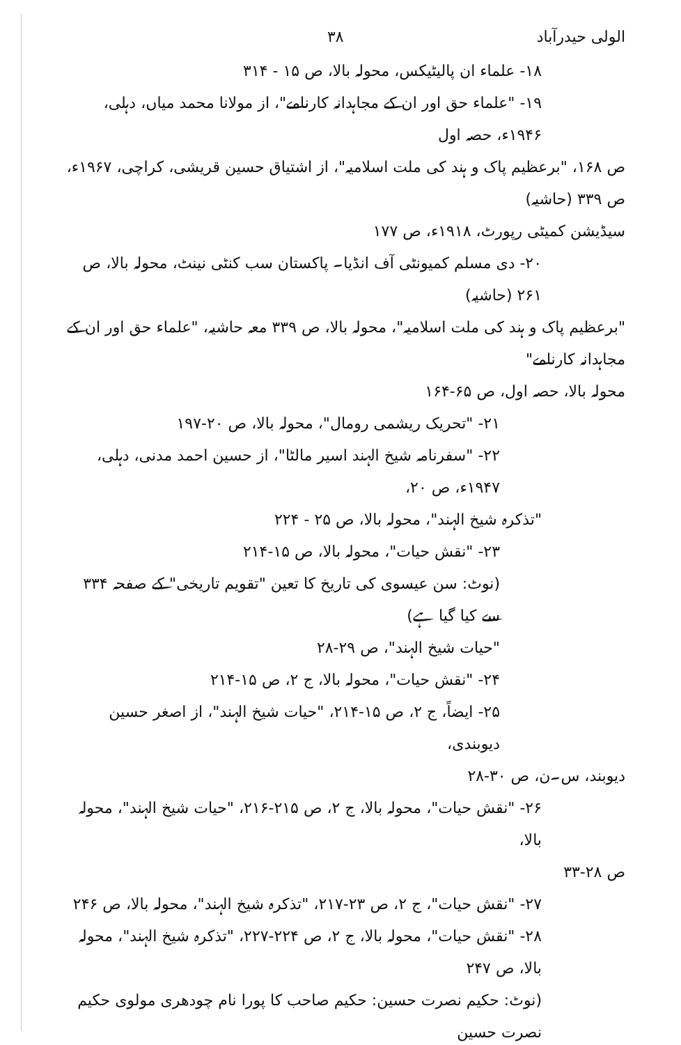الولی حیدرآباد ۳۸
۱۸- علماء ان پالیٹیکس، محولہ بالا، ص ۱۵ - ۳۱۴
۱۹- "علماء حق اور ان کے مجاہدانہ کارنامے"، از مولانا محمد میاں، دہلی، ۱۹۴۶ء، حصہ اول
ص ۱۶۸، "برعظیم پاک و ہند کی ملت اسلامیہ"، از اشتیاق حسین قریشی، کراچی، ۱۹۶۷ء، ص ۳۳۹ (حاشیہ)
سیڈیشن کمیٹی رپورٹ، ۱۹۱۸ء، ص ۱۷۷
۲۰- دی مسلم کمیونٹی آف انڈیا۔ پاکستان سب کنٹی نینٹ، محولہ بالا، ص ۲۶۱ (حاشیہ)
"برعظیم پاک و ہند کی ملت اسلامیہ"، محولہ بالا، ص ۳۳۹ معہ حاشیہ، "علماء حق اور ان کے مجاہدانہ کارنامے"
محولہ بالا، حصہ اول، ص ۶۵-۱۶۴
۲۱- "تحریک ریشمی رومال"، محولہ بالا، ص ۲۰-۱۹۷
۲۲- "سفرنامہ شیخ الہند اسیر مالٹا"، از حسین احمد مدنی، دہلی، ۱۹۴۷ء، ص ۲۰،
"تذکرہ شیخ الہند"، محولہ بالا، ص ۲۵ - ۲۲۴
۲۳- "نقش حیات"، محولہ بالا، ص ۱۵-۲۱۴
(نوٹ: سن عیسوی کی تاریخ کا تعین "تقویم تاریخی" کے صفحہ ۳۳۴ سے کیا گیا ہے)
"حیات شیخ الہند"، ص ۲۹-۲۸
۲۴- "نقش حیات"، محولہ بالا، ج ۲، ص ۱۵-۲۱۴
۲۵- ایضاً، ج ۲، ص ۱۵-۲۱۴، "حیات شیخ الہند"، از اصغر حسین دیوبندی،
دیوبند، س۔ن، ص ۳۰-۲۸
۲۶- "نقش حیات"، محولہ بالا، ج ۲، ص ۲۱۵-۲۱۶، "حیات شیخ الہند"، محولہ بالا،
ص ۲۸-۳۳
۲۷- "نقش حیات"، ج ۲، ص ۲۳-۲۱۷، "تذکرہ شیخ الہند"، محولہ بالا، ص ۲۴۶
۲۸- "نقش حیات"، محولہ بالا، ج ۲، ص ۲۲۴-۲۲۷، "تذکرہ شیخ الہند"، محولہ بالا، ص ۲۴۷
(نوٹ: حکیم نصرت حسین: حکیم صاحب کا پورا نام چودھری مولوی حکیم نصرت حسین